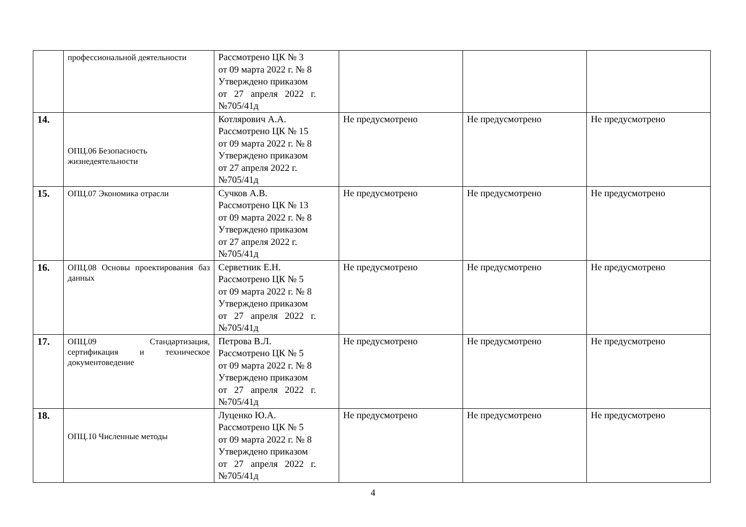| | профессиональной деятельности | Рассмотрено ЦК № 3 от 09 марта 2022 г. № 8 Утверждено приказом от 27 апреля 2022 г. №705/41д | | | |
| 14. | ОПЦ.06 Безопасность жизнедеятельности | Котлярович А.А. Рассмотрено ЦК № 15 от 09 марта 2022 г. № 8 Утверждено приказом от 27 апреля 2022 г. №705/41д | Не предусмотрено | Не предусмотрено | Не предусмотрено |
| 15. | ОПЦ.07 Экономика отрасли | Сучков А.В. Рассмотрено ЦК № 13 от 09 марта 2022 г. № 8 Утверждено приказом от 27 апреля 2022 г. №705/41д | Не предусмотрено | Не предусмотрено | Не предусмотрено |
| 16. | ОПЦ.08 Основы проектирования баз данных | Серветник Е.Н. Рассмотрено ЦК № 5 от 09 марта 2022 г. № 8 Утверждено приказом от 27 апреля 2022 г. №705/41д | Не предусмотрено | Не предусмотрено | Не предусмотрено |
| 17. | ОПЦ.09 Стандартизация, сертификация и техническое документоведение | Петрова В.Л. Рассмотрено ЦК № 5 от 09 марта 2022 г. № 8 Утверждено приказом от 27 апреля 2022 г. №705/41д | Не предусмотрено | Не предусмотрено | Не предусмотрено |
| 18. | ОПЦ.10 Численные методы | Луценко Ю.А. Рассмотрено ЦК № 5 от 09 марта 2022 г. № 8 Утверждено приказом от 27 апреля 2022 г. №705/41д | Не предусмотрено | Не предусмотрено | Не предусмотрено |
4